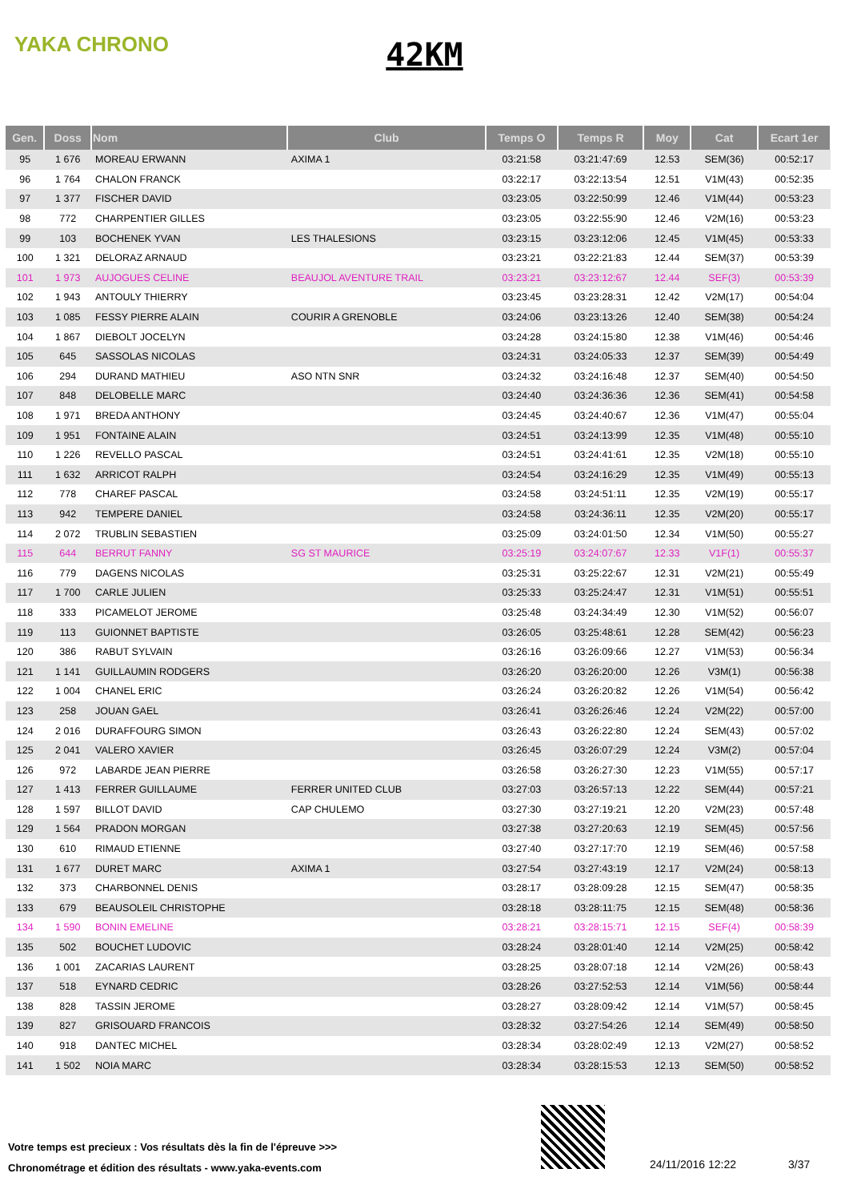YAKA CHRONO
42KM
| Gen. | Doss | Nom | Club | Temps O | Temps R | Moy | Cat | Ecart 1er |
| --- | --- | --- | --- | --- | --- | --- | --- | --- |
| 95 | 1 676 | MOREAU ERWANN | AXIMA 1 | 03:21:58 | 03:21:47:69 | 12.53 | SEM(36) | 00:52:17 |
| 96 | 1 764 | CHALON FRANCK | | 03:22:17 | 03:22:13:54 | 12.51 | V1M(43) | 00:52:35 |
| 97 | 1 377 | FISCHER DAVID | | 03:23:05 | 03:22:50:99 | 12.46 | V1M(44) | 00:53:23 |
| 98 | 772 | CHARPENTIER GILLES | | 03:23:05 | 03:22:55:90 | 12.46 | V2M(16) | 00:53:23 |
| 99 | 103 | BOCHENEK YVAN | LES THALESIONS | 03:23:15 | 03:23:12:06 | 12.45 | V1M(45) | 00:53:33 |
| 100 | 1 321 | DELORAZ ARNAUD | | 03:23:21 | 03:22:21:83 | 12.44 | SEM(37) | 00:53:39 |
| 101 | 1 973 | AUJOGUES CELINE | BEAUJOL AVENTURE TRAIL | 03:23:21 | 03:23:12:67 | 12.44 | SEF(3) | 00:53:39 |
| 102 | 1 943 | ANTOULY THIERRY | | 03:23:45 | 03:23:28:31 | 12.42 | V2M(17) | 00:54:04 |
| 103 | 1 085 | FESSY PIERRE ALAIN | COURIR A GRENOBLE | 03:24:06 | 03:23:13:26 | 12.40 | SEM(38) | 00:54:24 |
| 104 | 1 867 | DIEBOLT JOCELYN | | 03:24:28 | 03:24:15:80 | 12.38 | V1M(46) | 00:54:46 |
| 105 | 645 | SASSOLAS NICOLAS | | 03:24:31 | 03:24:05:33 | 12.37 | SEM(39) | 00:54:49 |
| 106 | 294 | DURAND MATHIEU | ASO NTN SNR | 03:24:32 | 03:24:16:48 | 12.37 | SEM(40) | 00:54:50 |
| 107 | 848 | DELOBELLE MARC | | 03:24:40 | 03:24:36:36 | 12.36 | SEM(41) | 00:54:58 |
| 108 | 1 971 | BREDA ANTHONY | | 03:24:45 | 03:24:40:67 | 12.36 | V1M(47) | 00:55:04 |
| 109 | 1 951 | FONTAINE ALAIN | | 03:24:51 | 03:24:13:99 | 12.35 | V1M(48) | 00:55:10 |
| 110 | 1 226 | REVELLO PASCAL | | 03:24:51 | 03:24:41:61 | 12.35 | V2M(18) | 00:55:10 |
| 111 | 1 632 | ARRICOT RALPH | | 03:24:54 | 03:24:16:29 | 12.35 | V1M(49) | 00:55:13 |
| 112 | 778 | CHAREF PASCAL | | 03:24:58 | 03:24:51:11 | 12.35 | V2M(19) | 00:55:17 |
| 113 | 942 | TEMPERE DANIEL | | 03:24:58 | 03:24:36:11 | 12.35 | V2M(20) | 00:55:17 |
| 114 | 2 072 | TRUBLIN SEBASTIEN | | 03:25:09 | 03:24:01:50 | 12.34 | V1M(50) | 00:55:27 |
| 115 | 644 | BERRUT FANNY | SG ST MAURICE | 03:25:19 | 03:24:07:67 | 12.33 | V1F(1) | 00:55:37 |
| 116 | 779 | DAGENS NICOLAS | | 03:25:31 | 03:25:22:67 | 12.31 | V2M(21) | 00:55:49 |
| 117 | 1 700 | CARLE JULIEN | | 03:25:33 | 03:25:24:47 | 12.31 | V1M(51) | 00:55:51 |
| 118 | 333 | PICAMELOT JEROME | | 03:25:48 | 03:24:34:49 | 12.30 | V1M(52) | 00:56:07 |
| 119 | 113 | GUIONNET BAPTISTE | | 03:26:05 | 03:25:48:61 | 12.28 | SEM(42) | 00:56:23 |
| 120 | 386 | RABUT SYLVAIN | | 03:26:16 | 03:26:09:66 | 12.27 | V1M(53) | 00:56:34 |
| 121 | 1 141 | GUILLAUMIN RODGERS | | 03:26:20 | 03:26:20:00 | 12.26 | V3M(1) | 00:56:38 |
| 122 | 1 004 | CHANEL ERIC | | 03:26:24 | 03:26:20:82 | 12.26 | V1M(54) | 00:56:42 |
| 123 | 258 | JOUAN GAEL | | 03:26:41 | 03:26:26:46 | 12.24 | V2M(22) | 00:57:00 |
| 124 | 2 016 | DURAFFOURG SIMON | | 03:26:43 | 03:26:22:80 | 12.24 | SEM(43) | 00:57:02 |
| 125 | 2 041 | VALERO XAVIER | | 03:26:45 | 03:26:07:29 | 12.24 | V3M(2) | 00:57:04 |
| 126 | 972 | LABARDE JEAN PIERRE | | 03:26:58 | 03:26:27:30 | 12.23 | V1M(55) | 00:57:17 |
| 127 | 1 413 | FERRER GUILLAUME | FERRER UNITED CLUB | 03:27:03 | 03:26:57:13 | 12.22 | SEM(44) | 00:57:21 |
| 128 | 1 597 | BILLOT DAVID | CAP CHULEMO | 03:27:30 | 03:27:19:21 | 12.20 | V2M(23) | 00:57:48 |
| 129 | 1 564 | PRADON MORGAN | | 03:27:38 | 03:27:20:63 | 12.19 | SEM(45) | 00:57:56 |
| 130 | 610 | RIMAUD ETIENNE | | 03:27:40 | 03:27:17:70 | 12.19 | SEM(46) | 00:57:58 |
| 131 | 1 677 | DURET MARC | AXIMA 1 | 03:27:54 | 03:27:43:19 | 12.17 | V2M(24) | 00:58:13 |
| 132 | 373 | CHARBONNEL DENIS | | 03:28:17 | 03:28:09:28 | 12.15 | SEM(47) | 00:58:35 |
| 133 | 679 | BEAUSOLEIL CHRISTOPHE | | 03:28:18 | 03:28:11:75 | 12.15 | SEM(48) | 00:58:36 |
| 134 | 1 590 | BONIN EMELINE | | 03:28:21 | 03:28:15:71 | 12.15 | SEF(4) | 00:58:39 |
| 135 | 502 | BOUCHET LUDOVIC | | 03:28:24 | 03:28:01:40 | 12.14 | V2M(25) | 00:58:42 |
| 136 | 1 001 | ZACARIAS LAURENT | | 03:28:25 | 03:28:07:18 | 12.14 | V2M(26) | 00:58:43 |
| 137 | 518 | EYNARD CEDRIC | | 03:28:26 | 03:27:52:53 | 12.14 | V1M(56) | 00:58:44 |
| 138 | 828 | TASSIN JEROME | | 03:28:27 | 03:28:09:42 | 12.14 | V1M(57) | 00:58:45 |
| 139 | 827 | GRISOUARD FRANCOIS | | 03:28:32 | 03:27:54:26 | 12.14 | SEM(49) | 00:58:50 |
| 140 | 918 | DANTEC MICHEL | | 03:28:34 | 03:28:02:49 | 12.13 | V2M(27) | 00:58:52 |
| 141 | 1 502 | NOIA MARC | | 03:28:34 | 03:28:15:53 | 12.13 | SEM(50) | 00:58:52 |
Votre temps est precieux : Vos résultats dès la fin de l'épreuve >>>
Chronométrage et édition des résultats - www.yaka-events.com
24/11/2016 12:22 3/37